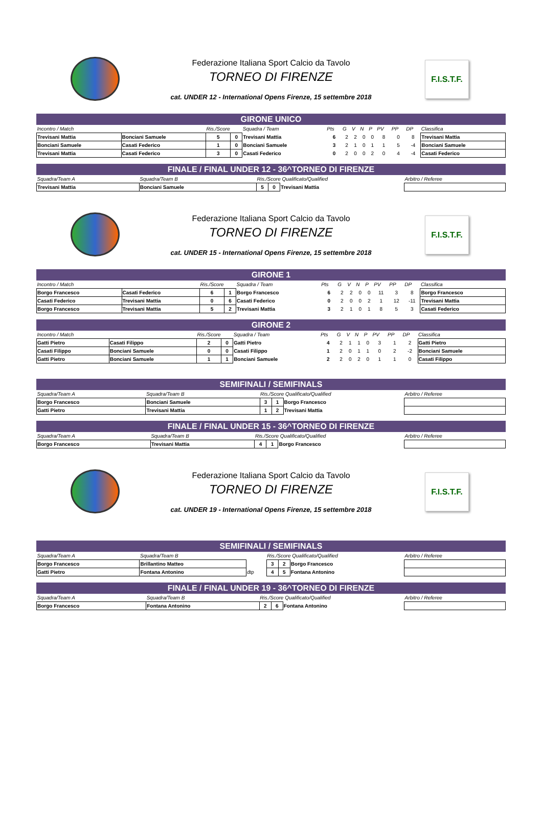Federazione Italiana Sport Calcio da Tavolo
TORNEO DI FIRENZE
cat. UNDER 12 - International Opens Firenze, 15 settembre 2018
F.I.S.T.F.
GIRONE UNICO
| Incontro / Match | | Ris./Score | | Squadra / Team | Pts | G | V | N | P | PV | PP | DP | Classifica |
| Trevisani Mattia | Bonciani Samuele | 5 | 0 | Trevisani Mattia | 6 | 2 | 2 | 0 | 0 | 8 | 0 | 8 | Trevisani Mattia |
| Bonciani Samuele | Casati Federico | 1 | 0 | Bonciani Samuele | 3 | 2 | 1 | 0 | 1 | 1 | 5 | -4 | Bonciani Samuele |
| Trevisani Mattia | Casati Federico | 3 | 0 | Casati Federico | 0 | 2 | 0 | 0 | 2 | 0 | 4 | -4 | Casati Federico |
FINALE / FINAL UNDER 12 - 36^TORNEO DI FIRENZE
| Squadra/Team A | Squadra/Team B | Ris./Score Qualificato/Qualified | | | Arbitro / Referee |
| Trevisani Mattia | Bonciani Samuele | 5 | 0 | Trevisani Mattia | |
Federazione Italiana Sport Calcio da Tavolo
TORNEO DI FIRENZE
cat. UNDER 15 - International Opens Firenze, 15 settembre 2018
F.I.S.T.F.
GIRONE 1
| Incontro / Match | | Ris./Score | | Squadra / Team | Pts | G | V | N | P | PV | PP | DP | Classifica |
| Borgo Francesco | Casati Federico | 6 | 1 | Borgo Francesco | 6 | 2 | 2 | 0 | 0 | 11 | 3 | 8 | Borgo Francesco |
| Casati Federico | Trevisani Mattia | 0 | 6 | Casati Federico | 0 | 2 | 0 | 0 | 2 | 1 | 12 | -11 | Trevisani Mattia |
| Borgo Francesco | Trevisani Mattia | 5 | 2 | Trevisani Mattia | 3 | 2 | 1 | 0 | 1 | 8 | 5 | 3 | Casati Federico |
GIRONE 2
| Incontro / Match | | Ris./Score | | Squadra / Team | Pts | G | V | N | P | PV | PP | DP | Classifica |
| Gatti Pietro | Casati Filippo | 2 | 0 | Gatti Pietro | 4 | 2 | 1 | 1 | 0 | 3 | 1 | 2 | Gatti Pietro |
| Casati Filippo | Bonciani Samuele | 0 | 0 | Casati Filippo | 1 | 2 | 0 | 1 | 1 | 0 | 2 | -2 | Bonciani Samuele |
| Gatti Pietro | Bonciani Samuele | 1 | 1 | Bonciani Samuele | 2 | 2 | 0 | 2 | 0 | 1 | 1 | 0 | Casati Filippo |
SEMIFINALI / SEMIFINALS
| Squadra/Team A | Squadra/Team B | Ris./Score Qualificato/Qualified | | | Arbitro / Referee |
| Borgo Francesco | Bonciani Samuele | 3 | 1 | Borgo Francesco | |
| Gatti Pietro | Trevisani Mattia | 1 | 2 | Trevisani Mattia | |
FINALE / FINAL UNDER 15 - 36^TORNEO DI FIRENZE
| Squadra/Team A | Squadra/Team B | Ris./Score Qualificato/Qualified | | | Arbitro / Referee |
| Borgo Francesco | Trevisani Mattia | 4 | 1 | Borgo Francesco | |
Federazione Italiana Sport Calcio da Tavolo
TORNEO DI FIRENZE
cat. UNDER 19 - International Opens Firenze, 15 settembre 2018
F.I.S.T.F.
SEMIFINALI / SEMIFINALS
| Squadra/Team A | Squadra/Team B | | Ris./Score Qualificato/Qualified | | | Arbitro / Referee |
| Borgo Francesco | Brillantino Matteo | | 3 | 2 | Borgo Francesco | |
| Gatti Pietro | Fontana Antonino | dtp | 4 | 5 | Fontana Antonino | |
FINALE / FINAL UNDER 19 - 36^TORNEO DI FIRENZE
| Squadra/Team A | Squadra/Team B | Ris./Score Qualificato/Qualified | | | Arbitro / Referee |
| Borgo Francesco | Fontana Antonino | 2 | 6 | Fontana Antonino | |